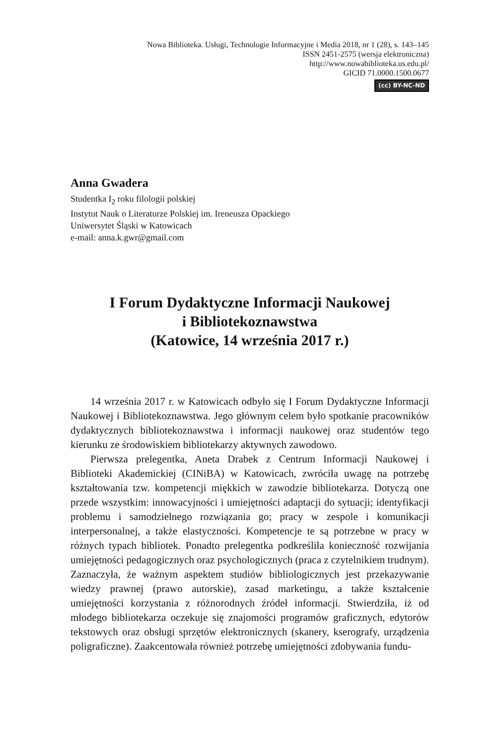Nowa Biblioteka. Usługi, Technologie Informacyjne i Media 2018, nr 1 (28), s. 143–145
ISSN 2451-2575 (wersja elektroniczna)
http://www.nowabiblioteka.us.edu.pl/
GICID 71.0000.1500.0677
(cc) BY-NC-ND
Anna Gwadera
Studentka I<sub>2</sub> roku filologii polskiej
Instytut Nauk o Literaturze Polskiej im. Ireneusza Opackiego
Uniwersytet Śląski w Katowicach
e-mail: anna.k.gwr@gmail.com
I Forum Dydaktyczne Informacji Naukowej
i Bibliotekoznawstwa
(Katowice, 14 września 2017 r.)
14 września 2017 r. w Katowicach odbyło się I Forum Dydaktyczne Informacji Naukowej i Bibliotekoznawstwa. Jego głównym celem było spotkanie pracowników dydaktycznych bibliotekoznawstwa i informacji naukowej oraz studentów tego kierunku ze środowiskiem bibliotekarzy aktywnych zawodowo.
Pierwsza prelegentka, Aneta Drabek z Centrum Informacji Naukowej i Biblioteki Akademickiej (CINiBA) w Katowicach, zwróciła uwagę na potrzebę kształtowania tzw. kompetencji miękkich w zawodzie bibliotekarza. Dotyczą one przede wszystkim: innowacyjności i umiejętności adaptacji do sytuacji; identyfikacji problemu i samodzielnego rozwiązania go; pracy w zespole i komunikacji interpersonalnej, a także elastyczności. Kompetencje te są potrzebne w pracy w różnych typach bibliotek. Ponadto prelegentka podkreśliła konieczność rozwijania umiejętności pedagogicznych oraz psychologicznych (praca z czytelnikiem trudnym). Zaznaczyła, że ważnym aspektem studiów bibliologicznych jest przekazywanie wiedzy prawnej (prawo autorskie), zasad marketingu, a także kształcenie umiejętności korzystania z różnorodnych źródeł informacji. Stwierdziła, iż od młodego bibliotekarza oczekuje się znajomości programów graficznych, edytorów tekstowych oraz obsługi sprzętów elektronicznych (skanery, kserografy, urządzenia poligraficzne). Zaakcentowała również potrzebę umiejętności zdobywania fundu-